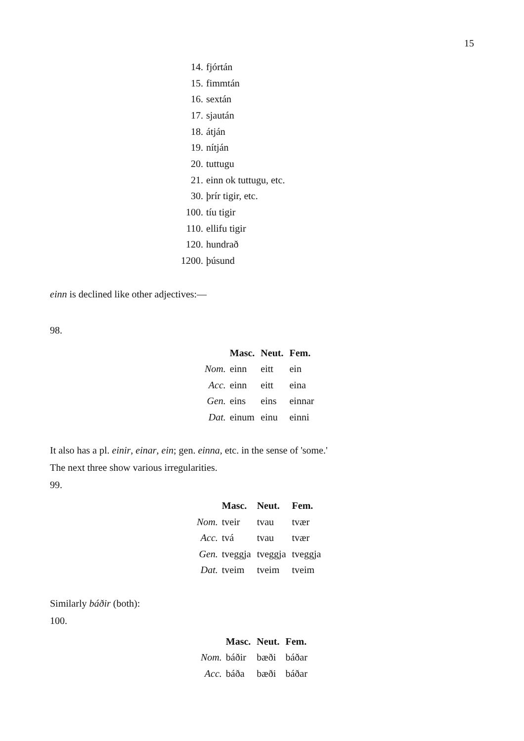15
| 14. | fjórtán |
| 15. | fimmtán |
| 16. | sextán |
| 17. | sjaután |
| 18. | átján |
| 19. | nítján |
| 20. | tuttugu |
| 21. | einn ok tuttugu, etc. |
| 30. | þrír tigir, etc. |
| 100. | tíu tigir |
| 110. | ellifu tigir |
| 120. | hundrað |
| 1200. | þúsund |
einn is declined like other adjectives:—
98.
| | Masc. | Neut. | Fem. |
| --- | --- | --- | --- |
| Nom. | einn | eitt | ein |
| Acc. | einn | eitt | eina |
| Gen. | eins | eins | einnar |
| Dat. | einum | einu | einni |
It also has a pl. einir, einar, ein; gen. einna, etc. in the sense of 'some.'
The next three show various irregularities.
99.
| | Masc. | Neut. | Fem. |
| --- | --- | --- | --- |
| Nom. | tveir | tvau | tvær |
| Acc. | tvá | tvau | tvær |
| Gen. | tveggja | tveggja | tveggja |
| Dat. | tveim | tveim | tveim |
Similarly báðir (both):
100.
| | Masc. | Neut. | Fem. |
| --- | --- | --- | --- |
| Nom. | báðir | bæði | báðar |
| Acc. | báða | bæði | báðar |